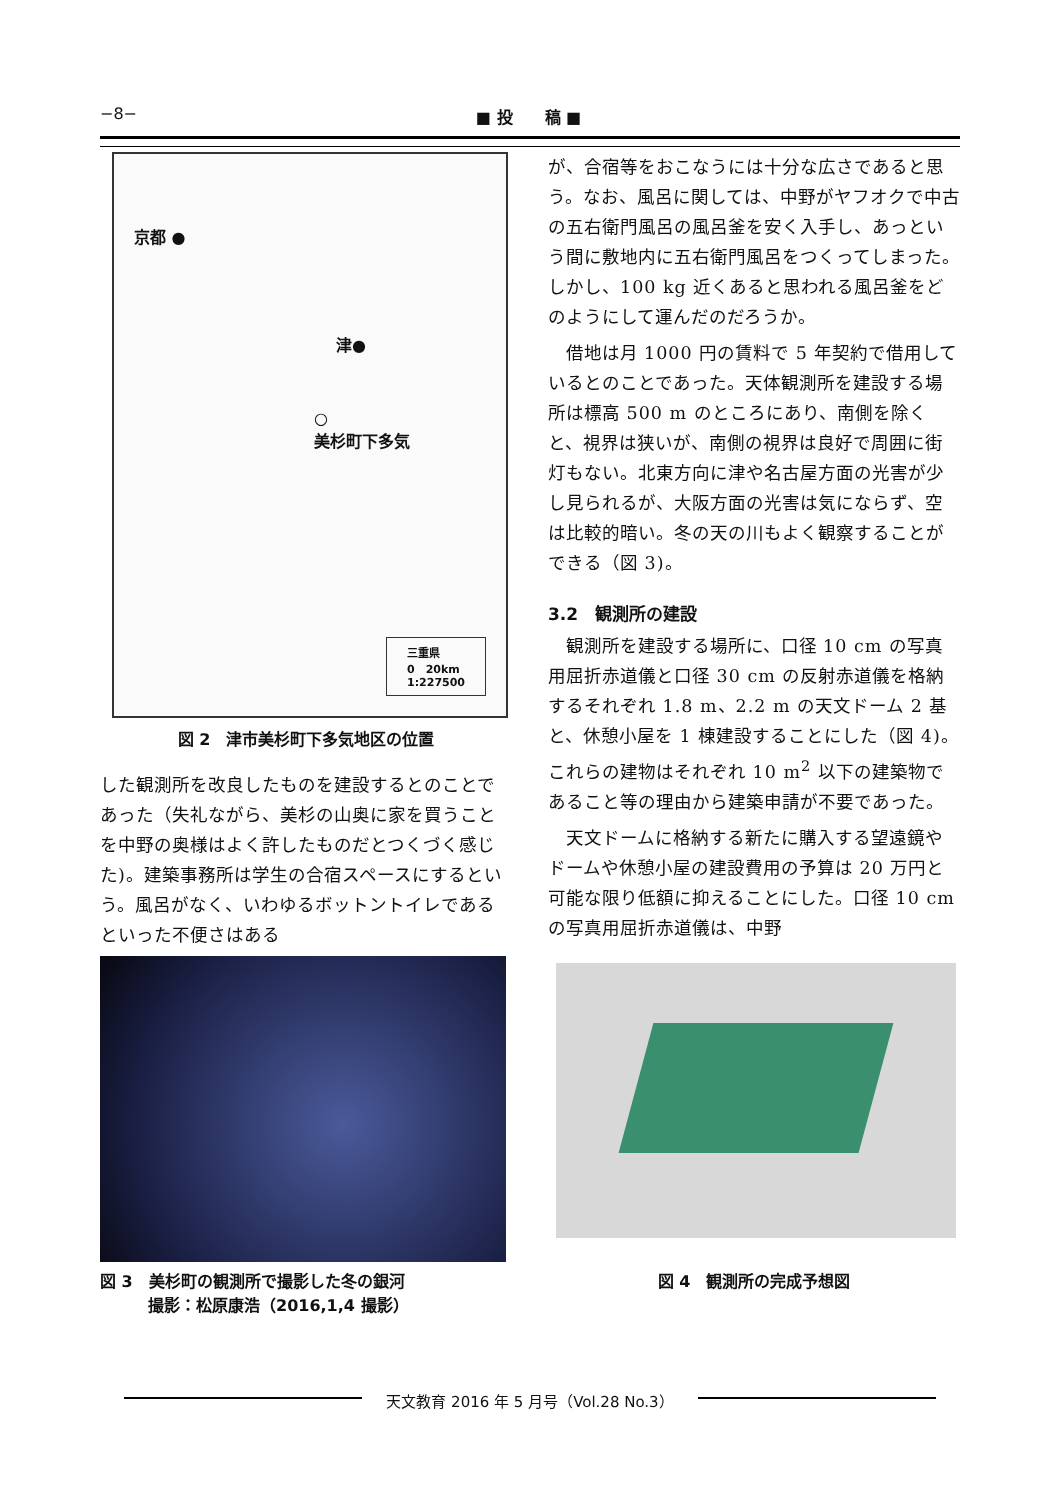−8− ■ 投　　稿 ■
京都 ●
津●
○
美杉町下多気
三重県
0　20km
1:227500
図 2　津市美杉町下多気地区の位置
した観測所を改良したものを建設するとのことであった（失礼ながら、美杉の山奥に家を買うことを中野の奥様はよく許したものだとつくづく感じた)。建築事務所は学生の合宿スペースにするという。風呂がなく、いわゆるボットントイレであるといった不便さはある
図 3　美杉町の観測所で撮影した冬の銀河
　　　撮影：松原康浩（2016,1,4 撮影）
が、合宿等をおこなうには十分な広さであると思う。なお、風呂に関しては、中野がヤフオクで中古の五右衛門風呂の風呂釜を安く入手し、あっという間に敷地内に五右衛門風呂をつくってしまった。しかし、100 kg 近くあると思われる風呂釜をどのようにして運んだのだろうか。
借地は月 1000 円の賃料で 5 年契約で借用しているとのことであった。天体観測所を建設する場所は標高 500 m のところにあり、南側を除くと、視界は狭いが、南側の視界は良好で周囲に街灯もない。北東方向に津や名古屋方面の光害が少し見られるが、大阪方面の光害は気にならず、空は比較的暗い。冬の天の川もよく観察することができる（図 3)。
3.2　観測所の建設
観測所を建設する場所に、口径 10 cm の写真用屈折赤道儀と口径 30 cm の反射赤道儀を格納するそれぞれ 1.8 m、2.2 m の天文ドーム 2 基と、休憩小屋を 1 棟建設することにした（図 4)。これらの建物はそれぞれ 10 m<sup>2</sup> 以下の建築物であること等の理由から建築申請が不要であった。
天文ドームに格納する新たに購入する望遠鏡やドームや休憩小屋の建設費用の予算は 20 万円と可能な限り低額に抑えることにした。口径 10 cm の写真用屈折赤道儀は、中野
図 4　観測所の完成予想図
天文教育 2016 年 5 月号（Vol.28 No.3）